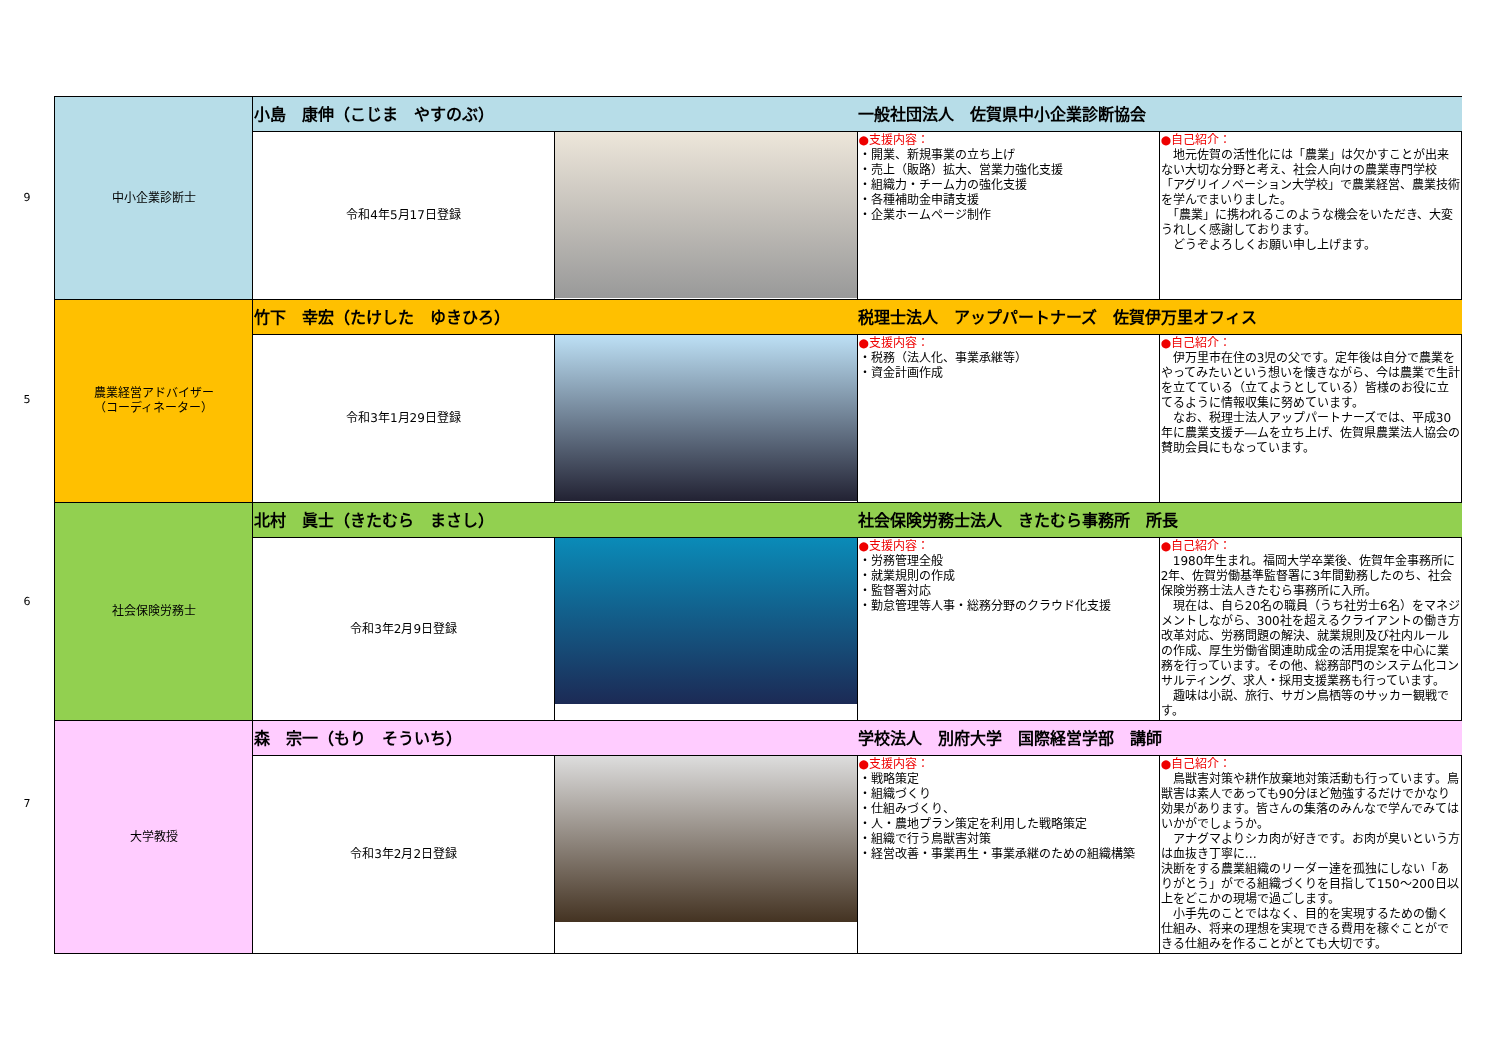9
5
6
7
| 中小企業診断士 | 小島 康伸（こじま やすのぶ） | | 一般社団法人 佐賀県中小企業診断協会 | |
| | 令和4年5月17日登録 | | ●支援内容： ・開業、新規事業の立ち上げ ・売上（販路）拡大、営業力強化支援 ・組織力・チーム力の強化支援 ・各種補助金申請支援 ・企業ホームページ制作 | ●自己紹介： 地元佐賀の活性化には「農業」は欠かすことが出来ない大切な分野と考え、社会人向けの農業専門学校「アグリイノベーション大学校」で農業経営、農業技術を学んでまいりました。 「農業」に携われるこのような機会をいただき、大変うれしく感謝しております。 どうぞよろしくお願い申し上げます。 |
| 農業経営アドバイザー （コーディネーター） | 竹下 幸宏（たけした ゆきひろ） | | 税理士法人 アップパートナーズ 佐賀伊万里オフィス | |
| | 令和3年1月29日登録 | | ●支援内容： ・税務（法人化、事業承継等） ・資金計画作成 | ●自己紹介： 伊万里市在住の3児の父です。定年後は自分で農業をやってみたいという想いを懐きながら、今は農業で生計を立てている（立てようとしている）皆様のお役に立てるように情報収集に努めています。 なお、税理士法人アップパートナーズでは、平成30年に農業支援チ―ムを立ち上げ、佐賀県農業法人協会の賛助会員にもなっています。 |
| 社会保険労務士 | 北村 眞士（きたむら まさし） | | 社会保険労務士法人 きたむら事務所 所長 | |
| | 令和3年2月9日登録 | | ●支援内容： ・労務管理全般 ・就業規則の作成 ・監督署対応 ・勤怠管理等人事・総務分野のクラウド化支援 | ●自己紹介： 1980年生まれ。福岡大学卒業後、佐賀年金事務所に2年、佐賀労働基準監督署に3年間勤務したのち、社会保険労務士法人きたむら事務所に入所。 現在は、自ら20名の職員（うち社労士6名）をマネジメントしながら、300社を超えるクライアントの働き方改革対応、労務問題の解決、就業規則及び社内ルールの作成、厚生労働省関連助成金の活用提案を中心に業務を行っています。その他、総務部門のシステム化コンサルティング、求人・採用支援業務も行っています。 趣味は小説、旅行、サガン鳥栖等のサッカー観戦です。 |
| 大学教授 | 森 宗一（もり そういち） | | 学校法人 別府大学 国際経営学部 講師 | |
| | 令和3年2月2日登録 | | ●支援内容： ・戦略策定 ・組織づくり ・仕組みづくり、 ・人・農地プラン策定を利用した戦略策定 ・組織で行う鳥獣害対策 ・経営改善・事業再生・事業承継のための組織構築 | ●自己紹介： 鳥獣害対策や耕作放棄地対策活動も行っています。鳥獣害は素人であっても90分ほど勉強するだけでかなり効果があります。皆さんの集落のみんなで学んでみてはいかがでしょうか。 アナグマよりシカ肉が好きです。お肉が臭いという方は血抜き丁寧に… 決断をする農業組織のリーダー達を孤独にしない「ありがとう」がでる組織づくりを目指して150～200日以上をどこかの現場で過ごします。 小手先のことではなく、目的を実現するための働く仕組み、将来の理想を実現できる費用を稼ぐことができる仕組みを作ることがとても大切です。 |